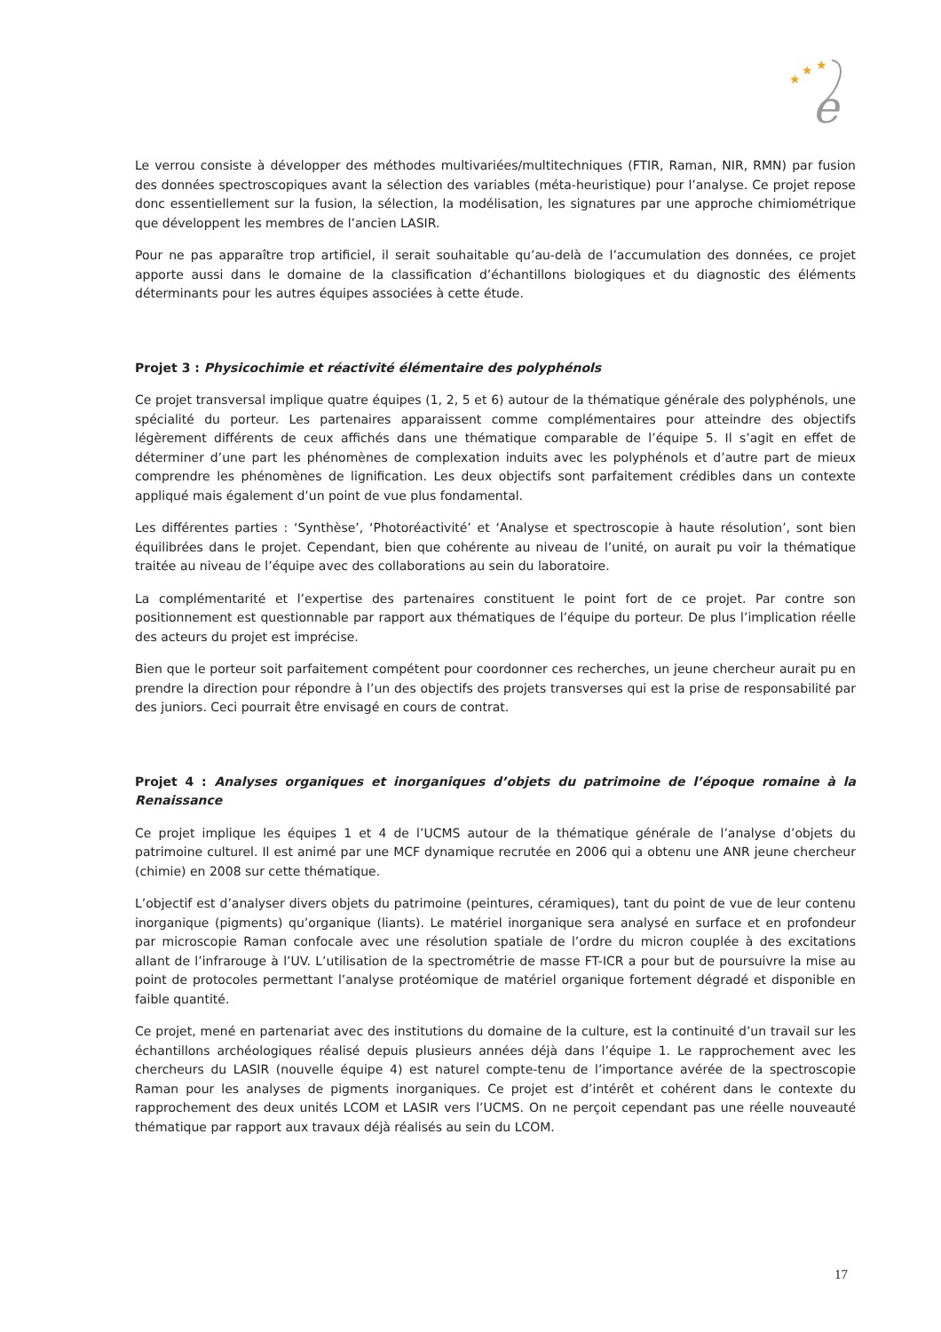★
★
★
e
Le verrou consiste à développer des méthodes multivariées/multitechniques (FTIR, Raman, NIR, RMN) par fusion des données spectroscopiques avant la sélection des variables (méta-heuristique) pour l’analyse. Ce projet repose donc essentiellement sur la fusion, la sélection, la modélisation, les signatures par une approche chimiométrique que développent les membres de l’ancien LASIR.
Pour ne pas apparaître trop artificiel, il serait souhaitable qu’au-delà de l’accumulation des données, ce projet apporte aussi dans le domaine de la classification d’échantillons biologiques et du diagnostic des éléments déterminants pour les autres équipes associées à cette étude.
Projet 3 : Physicochimie et réactivité élémentaire des polyphénols
Ce projet transversal implique quatre équipes (1, 2, 5 et 6) autour de la thématique générale des polyphénols, une spécialité du porteur. Les partenaires apparaissent comme complémentaires pour atteindre des objectifs légèrement différents de ceux affichés dans une thématique comparable de l’équipe 5. Il s’agit en effet de déterminer d’une part les phénomènes de complexation induits avec les polyphénols et d’autre part de mieux comprendre les phénomènes de lignification. Les deux objectifs sont parfaitement crédibles dans un contexte appliqué mais également d’un point de vue plus fondamental.
Les différentes parties : ‘Synthèse’, ‘Photoréactivité’ et ‘Analyse et spectroscopie à haute résolution’, sont bien équilibrées dans le projet. Cependant, bien que cohérente au niveau de l’unité, on aurait pu voir la thématique traitée au niveau de l’équipe avec des collaborations au sein du laboratoire.
La complémentarité et l’expertise des partenaires constituent le point fort de ce projet. Par contre son positionnement est questionnable par rapport aux thématiques de l’équipe du porteur. De plus l’implication réelle des acteurs du projet est imprécise.
Bien que le porteur soit parfaitement compétent pour coordonner ces recherches, un jeune chercheur aurait pu en prendre la direction pour répondre à l’un des objectifs des projets transverses qui est la prise de responsabilité par des juniors. Ceci pourrait être envisagé en cours de contrat.
Projet 4 : Analyses organiques et inorganiques d’objets du patrimoine de l’époque romaine à la Renaissance
Ce projet implique les équipes 1 et 4 de l’UCMS autour de la thématique générale de l’analyse d’objets du patrimoine culturel. Il est animé par une MCF dynamique recrutée en 2006 qui a obtenu une ANR jeune chercheur (chimie) en 2008 sur cette thématique.
L’objectif est d’analyser divers objets du patrimoine (peintures, céramiques), tant du point de vue de leur contenu inorganique (pigments) qu’organique (liants). Le matériel inorganique sera analysé en surface et en profondeur par microscopie Raman confocale avec une résolution spatiale de l’ordre du micron couplée à des excitations allant de l’infrarouge à l’UV. L’utilisation de la spectrométrie de masse FT-ICR a pour but de poursuivre la mise au point de protocoles permettant l’analyse protéomique de matériel organique fortement dégradé et disponible en faible quantité.
Ce projet, mené en partenariat avec des institutions du domaine de la culture, est la continuité d’un travail sur les échantillons archéologiques réalisé depuis plusieurs années déjà dans l’équipe 1. Le rapprochement avec les chercheurs du LASIR (nouvelle équipe 4) est naturel compte-tenu de l’importance avérée de la spectroscopie Raman pour les analyses de pigments inorganiques. Ce projet est d’intérêt et cohérent dans le contexte du rapprochement des deux unités LCOM et LASIR vers l’UCMS. On ne perçoit cependant pas une réelle nouveauté thématique par rapport aux travaux déjà réalisés au sein du LCOM.
17